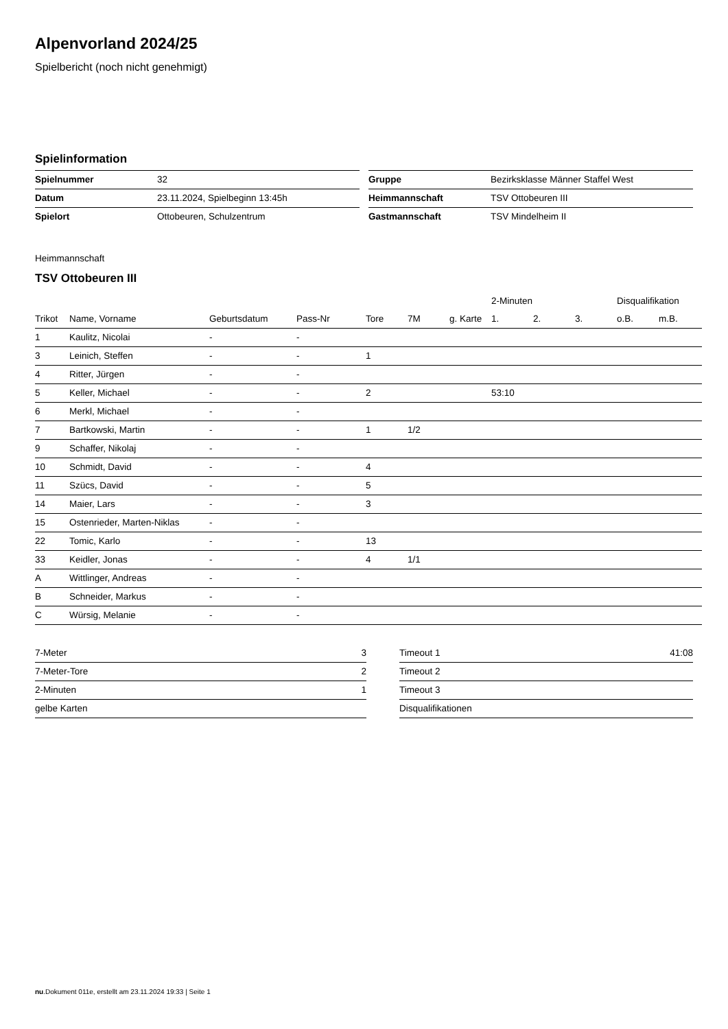Alpenvorland 2024/25
Spielbericht (noch nicht genehmigt)
Spielinformation
| Spielnummer | 32 |
| Datum | 23.11.2024, Spielbeginn 13:45h |
| Spielort | Ottobeuren, Schulzentrum |
| Gruppe | Bezirksklasse Männer Staffel West |
| Heimmannschaft | TSV Ottobeuren III |
| Gastmannschaft | TSV Mindelheim II |
Heimmannschaft
TSV Ottobeuren III
| | | | | | | | 2-Minuten | | | Disqualifikation | |
| --- | --- | --- | --- | --- | --- | --- | --- | --- | --- | --- | --- |
| Trikot | Name, Vorname | Geburtsdatum | Pass-Nr | Tore | 7M | g. Karte | 1. | 2. | 3. | o.B. | m.B. |
| 1 | Kaulitz, Nicolai | - | - | | | | | | | | |
| 3 | Leinich, Steffen | - | - | 1 | | | | | | | |
| 4 | Ritter, Jürgen | - | - | | | | | | | | |
| 5 | Keller, Michael | - | - | 2 | | | 53:10 | | | | |
| 6 | Merkl, Michael | - | - | | | | | | | | |
| 7 | Bartkowski, Martin | - | - | 1 | 1/2 | | | | | | |
| 9 | Schaffer, Nikolaj | - | - | | | | | | | | |
| 10 | Schmidt, David | - | - | 4 | | | | | | | |
| 11 | Szücs, David | - | - | 5 | | | | | | | |
| 14 | Maier, Lars | - | - | 3 | | | | | | | |
| 15 | Ostenrieder, Marten-Niklas | - | - | | | | | | | | |
| 22 | Tomic, Karlo | - | - | 13 | | | | | | | |
| 33 | Keidler, Jonas | - | - | 4 | 1/1 | | | | | | |
| A | Wittlinger, Andreas | - | - | | | | | | | | |
| B | Schneider, Markus | - | - | | | | | | | | |
| C | Würsig, Melanie | - | - | | | | | | | | |
| 7-Meter | 3 |
| 7-Meter-Tore | 2 |
| 2-Minuten | 1 |
| gelbe Karten | |
| Timeout 1 | 41:08 |
| Timeout 2 | |
| Timeout 3 | |
| Disqualifikationen | |
nu.Dokument 011e, erstellt am 23.11.2024 19:33 | Seite 1